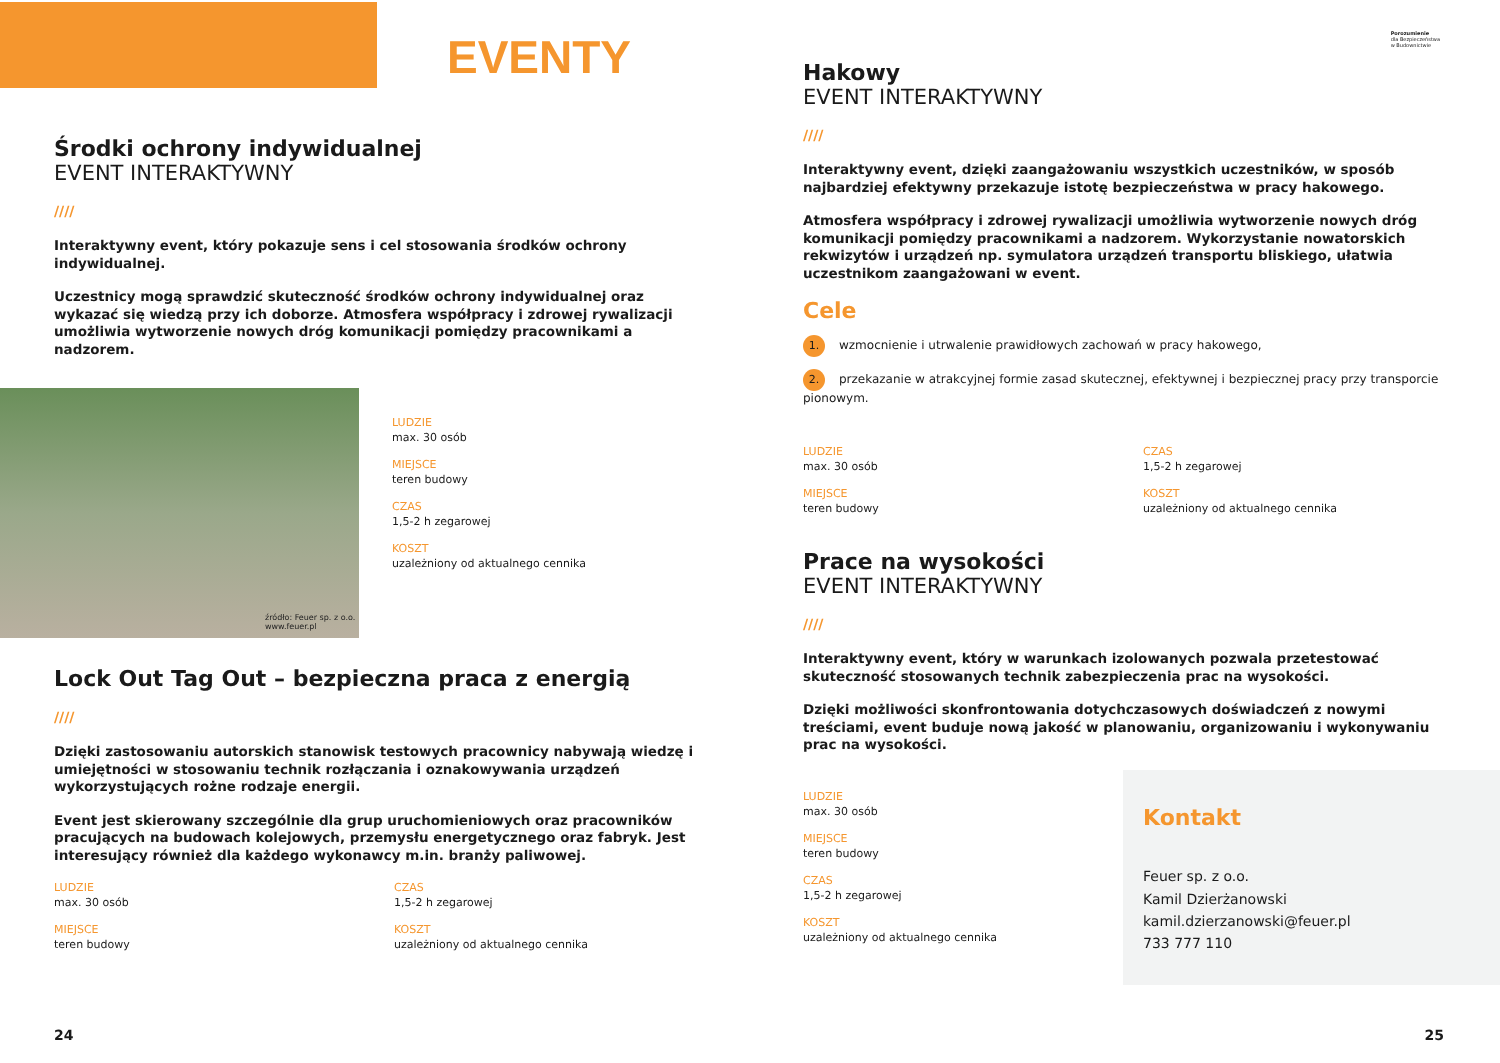EVENTY
Środki ochrony indywidualnej
EVENT INTERAKTYWNY
////
Interaktywny event, który pokazuje sens i cel stosowania środków ochrony indywidualnej.
Uczestnicy mogą sprawdzić skuteczność środków ochrony indywidualnej oraz wykazać się wiedzą przy ich doborze. Atmosfera współpracy i zdrowej rywalizacji umożliwia wytworzenie nowych dróg komunikacji pomiędzy pracownikami a nadzorem.
źródło: Feuer sp. z o.o. www.feuer.pl
LUDZIE
max. 30 osób
MIEJSCE
teren budowy
CZAS
1,5-2 h zegarowej
KOSZT
uzależniony od aktualnego cennika
Lock Out Tag Out – bezpieczna praca z energią
////
Dzięki zastosowaniu autorskich stanowisk testowych pracownicy nabywają wiedzę i umiejętności w stosowaniu technik rozłączania i oznakowywania urządzeń wykorzystujących rożne rodzaje energii.
Event jest skierowany szczególnie dla grup uruchomieniowych oraz pracowników pracujących na budowach kolejowych, przemysłu energetycznego oraz fabryk. Jest interesujący również dla każdego wykonawcy m.in. branży paliwowej.
LUDZIE
max. 30 osób
MIEJSCE
teren budowy
CZAS
1,5-2 h zegarowej
KOSZT
uzależniony od aktualnego cennika
24
Porozumienie
dla Bezpieczeństwa
w Budownictwie
Hakowy
EVENT INTERAKTYWNY
////
Interaktywny event, dzięki zaangażowaniu wszystkich uczestników, w sposób najbardziej efektywny przekazuje istotę bezpieczeństwa w pracy hakowego.
Atmosfera współpracy i zdrowej rywalizacji umożliwia wytworzenie nowych dróg komunikacji pomiędzy pracownikami a nadzorem. Wykorzystanie nowatorskich rekwizytów i urządzeń np. symulatora urządzeń transportu bliskiego, ułatwia uczestnikom zaangażowani w event.
Cele
1. wzmocnienie i utrwalenie prawidłowych zachowań w pracy hakowego,
2. przekazanie w atrakcyjnej formie zasad skutecznej, efektywnej i bezpiecznej pracy przy transporcie pionowym.
LUDZIE
max. 30 osób
MIEJSCE
teren budowy
CZAS
1,5-2 h zegarowej
KOSZT
uzależniony od aktualnego cennika
Prace na wysokości
EVENT INTERAKTYWNY
////
Interaktywny event, który w warunkach izolowanych pozwala przetestować skuteczność stosowanych technik zabezpieczenia prac na wysokości.
Dzięki możliwości skonfrontowania dotychczasowych doświadczeń z nowymi treściami, event buduje nową jakość w planowaniu, organizowaniu i wykonywaniu prac na wysokości.
LUDZIE
max. 30 osób
MIEJSCE
teren budowy
CZAS
1,5-2 h zegarowej
KOSZT
uzależniony od aktualnego cennika
Kontakt
Feuer sp. z o.o.
Kamil Dzierżanowski
kamil.dzierzanowski@feuer.pl
733 777 110
25